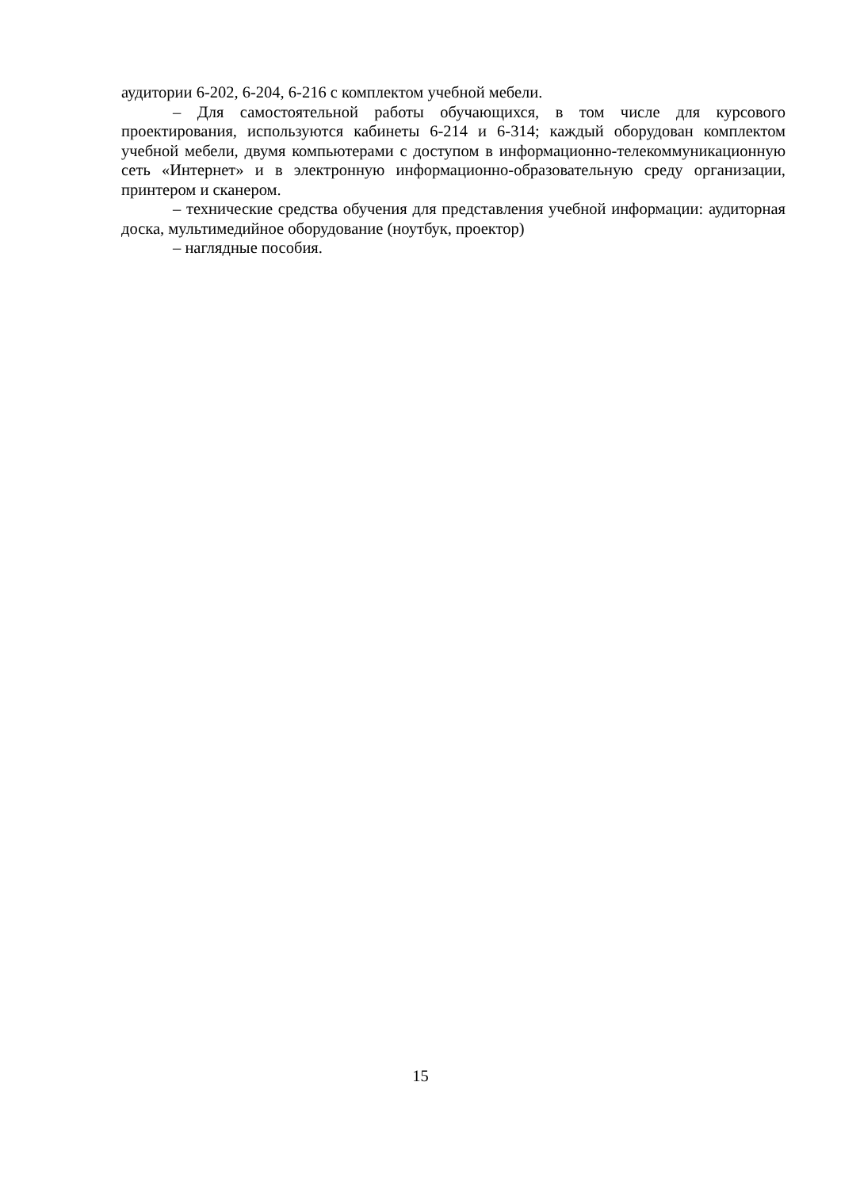аудитории 6-202, 6-204, 6-216 с комплектом учебной мебели.
– Для самостоятельной работы обучающихся, в том числе для курсового проектирования, используются кабинеты 6-214 и 6-314; каждый оборудован комплектом учебной мебели, двумя компьютерами с доступом в информационно-телекоммуникационную сеть «Интернет» и в электронную информационно-образовательную среду организации, принтером и сканером.
– технические средства обучения для представления учебной информации: аудиторная доска, мультимедийное оборудование (ноутбук, проектор)
– наглядные пособия.
15